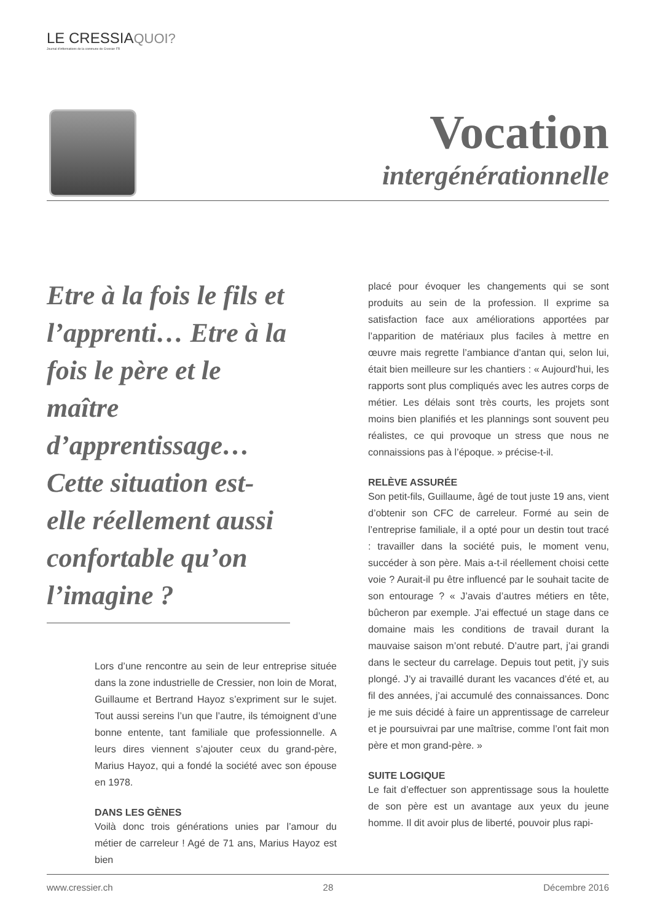LE CRESSIAQUOI?
Journal d'informations de la commune de Cressier FR
Vocation
intergénérationnelle
Etre à la fois le fils et l’apprenti… Etre à la fois le père et le maître d’apprentissage… Cette situation est-elle réellement aussi confortable qu’on l’imagine ?
Lors d’une rencontre au sein de leur entreprise située dans la zone industrielle de Cressier, non loin de Morat, Guillaume et Bertrand Hayoz s’expriment sur le sujet. Tout aussi sereins l’un que l’autre, ils témoignent d’une bonne entente, tant familiale que professionnelle. A leurs dires viennent s’ajouter ceux du grand-père, Marius Hayoz, qui a fondé la société avec son épouse en 1978.
DANS LES GÈNES
Voilà donc trois générations unies par l’amour du métier de carreleur ! Agé de 71 ans, Marius Hayoz est bien
placé pour évoquer les changements qui se sont produits au sein de la profession. Il exprime sa satisfaction face aux améliorations apportées par l’apparition de matériaux plus faciles à mettre en œuvre mais regrette l’ambiance d’antan qui, selon lui, était bien meilleure sur les chantiers : « Aujourd’hui, les rapports sont plus compliqués avec les autres corps de métier. Les délais sont très courts, les projets sont moins bien planifiés et les plannings sont souvent peu réalistes, ce qui provoque un stress que nous ne connaissions pas à l’époque. » précise-t-il.
RELÈVE ASSURÉE
Son petit-fils, Guillaume, âgé de tout juste 19 ans, vient d’obtenir son CFC de carreleur. Formé au sein de l’entreprise familiale, il a opté pour un destin tout tracé : travailler dans la société puis, le moment venu, succéder à son père. Mais a-t-il réellement choisi cette voie ? Aurait-il pu être influencé par le souhait tacite de son entourage ? « J’avais d’autres métiers en tête, bûcheron par exemple. J’ai effectué un stage dans ce domaine mais les conditions de travail durant la mauvaise saison m’ont rebuté. D’autre part, j’ai grandi dans le secteur du carrelage. Depuis tout petit, j’y suis plongé. J’y ai travaillé durant les vacances d’été et, au fil des années, j’ai accumulé des connaissances. Donc je me suis décidé à faire un apprentissage de carreleur et je poursuivrai par une maîtrise, comme l’ont fait mon père et mon grand-père. »
SUITE LOGIQUE
Le fait d’effectuer son apprentissage sous la houlette de son père est un avantage aux yeux du jeune homme. Il dit avoir plus de liberté, pouvoir plus rapi-
www.cressier.ch 28 Décembre 2016